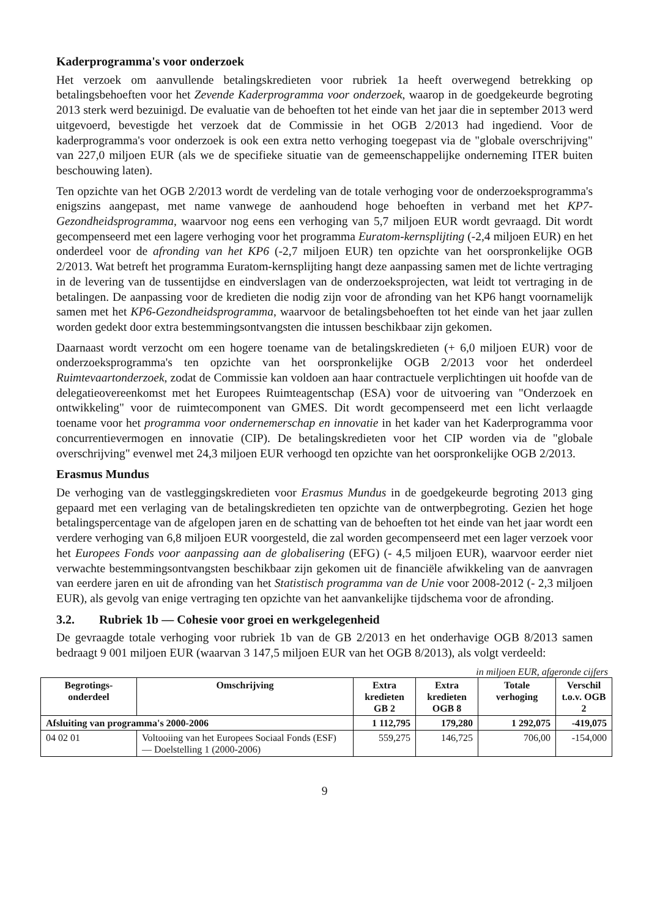Kaderprogramma's voor onderzoek
Het verzoek om aanvullende betalingskredieten voor rubriek 1a heeft overwegend betrekking op betalingsbehoeften voor het Zevende Kaderprogramma voor onderzoek, waarop in de goedgekeurde begroting 2013 sterk werd bezuinigd. De evaluatie van de behoeften tot het einde van het jaar die in september 2013 werd uitgevoerd, bevestigde het verzoek dat de Commissie in het OGB 2/2013 had ingediend. Voor de kaderprogramma's voor onderzoek is ook een extra netto verhoging toegepast via de "globale overschrijving" van 227,0 miljoen EUR (als we de specifieke situatie van de gemeenschappelijke onderneming ITER buiten beschouwing laten).
Ten opzichte van het OGB 2/2013 wordt de verdeling van de totale verhoging voor de onderzoeksprogramma's enigszins aangepast, met name vanwege de aanhoudend hoge behoeften in verband met het KP7-Gezondheidsprogramma, waarvoor nog eens een verhoging van 5,7 miljoen EUR wordt gevraagd. Dit wordt gecompenseerd met een lagere verhoging voor het programma Euratom-kernsplijting (-2,4 miljoen EUR) en het onderdeel voor de afronding van het KP6 (-2,7 miljoen EUR) ten opzichte van het oorspronkelijke OGB 2/2013. Wat betreft het programma Euratom-kernsplijting hangt deze aanpassing samen met de lichte vertraging in de levering van de tussentijdse en eindverslagen van de onderzoeksprojecten, wat leidt tot vertraging in de betalingen. De aanpassing voor de kredieten die nodig zijn voor de afronding van het KP6 hangt voornamelijk samen met het KP6-Gezondheidsprogramma, waarvoor de betalingsbehoeften tot het einde van het jaar zullen worden gedekt door extra bestemmingsontvangsten die intussen beschikbaar zijn gekomen.
Daarnaast wordt verzocht om een hogere toename van de betalingskredieten (+ 6,0 miljoen EUR) voor de onderzoeksprogramma's ten opzichte van het oorspronkelijke OGB 2/2013 voor het onderdeel Ruimtevaartonderzoek, zodat de Commissie kan voldoen aan haar contractuele verplichtingen uit hoofde van de delegatieovereenkomst met het Europees Ruimteagentschap (ESA) voor de uitvoering van "Onderzoek en ontwikkeling" voor de ruimtecomponent van GMES. Dit wordt gecompenseerd met een licht verlaagde toename voor het programma voor ondernemerschap en innovatie in het kader van het Kaderprogramma voor concurrentievermogen en innovatie (CIP). De betalingskredieten voor het CIP worden via de "globale overschrijving" evenwel met 24,3 miljoen EUR verhoogd ten opzichte van het oorspronkelijke OGB 2/2013.
Erasmus Mundus
De verhoging van de vastleggingskredieten voor Erasmus Mundus in de goedgekeurde begroting 2013 ging gepaard met een verlaging van de betalingskredieten ten opzichte van de ontwerpbegroting. Gezien het hoge betalingspercentage van de afgelopen jaren en de schatting van de behoeften tot het einde van het jaar wordt een verdere verhoging van 6,8 miljoen EUR voorgesteld, die zal worden gecompenseerd met een lager verzoek voor het Europees Fonds voor aanpassing aan de globalisering (EFG) (- 4,5 miljoen EUR), waarvoor eerder niet verwachte bestemmingsontvangsten beschikbaar zijn gekomen uit de financiële afwikkeling van de aanvragen van eerdere jaren en uit de afronding van het Statistisch programma van de Unie voor 2008-2012 (- 2,3 miljoen EUR), als gevolg van enige vertraging ten opzichte van het aanvankelijke tijdschema voor de afronding.
3.2. Rubriek 1b — Cohesie voor groei en werkgelegenheid
De gevraagde totale verhoging voor rubriek 1b van de GB 2/2013 en het onderhavige OGB 8/2013 samen bedraagt 9 001 miljoen EUR (waarvan 3 147,5 miljoen EUR van het OGB 8/2013), als volgt verdeeld:
in miljoen EUR, afgeronde cijfers
| Begrotings- onderdeel | Omschrijving | Extra kredieten GB 2 | Extra kredieten OGB 8 | Totale verhoging | Verschil t.o.v. OGB 2 |
| --- | --- | --- | --- | --- | --- |
| Afsluiting van programma's 2000-2006 | | 1 112,795 | 179,280 | 1 292,075 | -419,075 |
| 04 02 01 | Voltooiing van het Europees Sociaal Fonds (ESF) — Doelstelling 1 (2000-2006) | 559,275 | 146,725 | 706,00 | -154,000 |
9